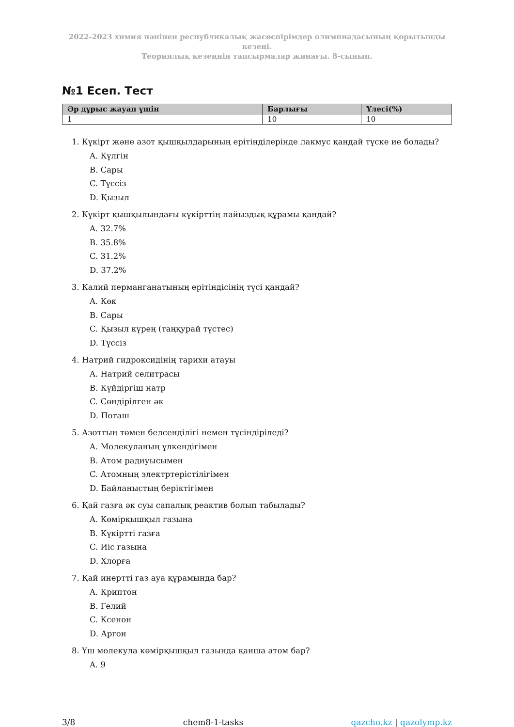2022-2023 химия пәнінен республикалық жасөспірімдер олимпиадасының қорытынды кезеңі.
Теориялық кезеңнің тапсырмалар жинағы. 8-сынып.
№1 Есеп. Тест
| Әр дұрыс жауап үшін | Барлығы | Үлесі(%) |
| --- | --- | --- |
| 1 | 10 | 10 |
1. Күкірт және азот қышқылдарының ерітінділерінде лакмус қандай түске ие болады?
A. Күлгін
B. Сары
C. Түссіз
D. Қызыл
2. Күкірт қышқылындағы күкірттің пайыздық құрамы қандай?
A. 32.7%
B. 35.8%
C. 31.2%
D. 37.2%
3. Калий перманганатының ерітіндісінің түсі қандай?
A. Көк
B. Сары
C. Қызыл күрең (таңқурай түстес)
D. Түссіз
4. Натрий гидроксидінің тарихи атауы
A. Натрий селитрасы
B. Күйдіргіш натр
C. Сөндірілген әк
D. Поташ
5. Азоттың төмен белсенділігі немен түсіндіріледі?
A. Молекуланың үлкендігімен
B. Атом радиуысымен
C. Атомның электртерістілігімен
D. Байланыстың беріктігімен
6. Қай газға әк суы сапалық реактив болып табылады?
A. Көмірқышқыл газына
B. Күкіртті газға
C. Иіс газына
D. Хлорға
7. Қай инертті газ ауа құрамында бар?
A. Криптон
B. Гелий
C. Ксенон
D. Аргон
8. Үш молекула көмірқышқыл газында қанша атом бар?
A. 9
3/8 chem8-1-tasks qazcho.kz | qazolymp.kz